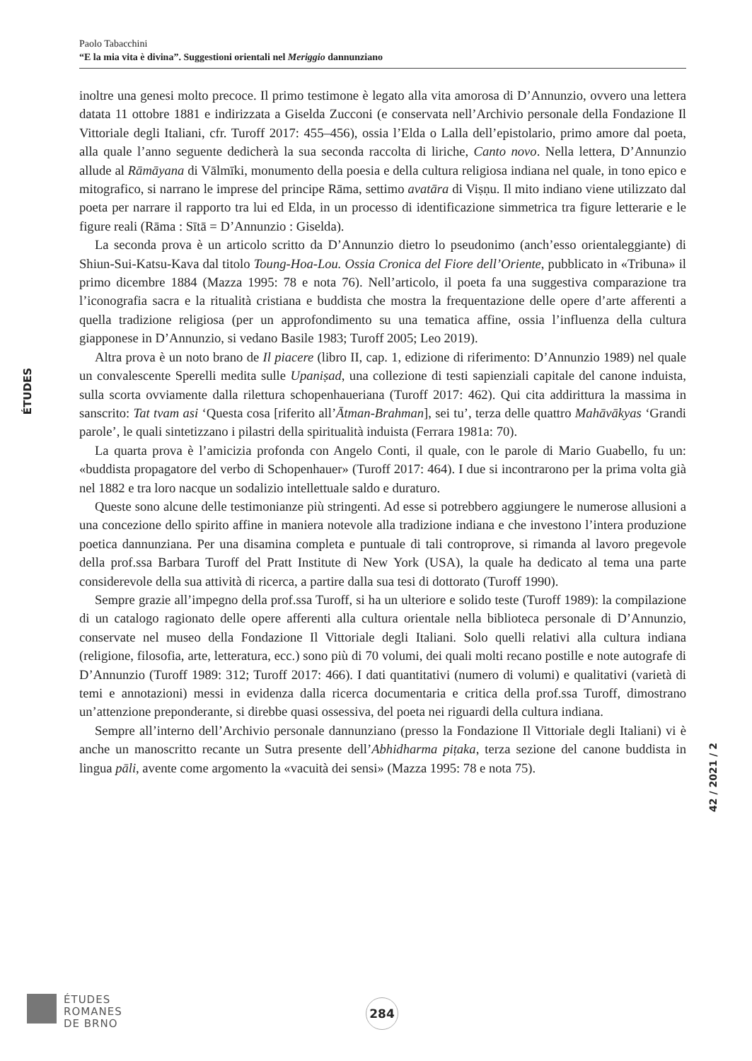Paolo Tabacchini
“E la mia vita è divina”. Suggestioni orientali nel Meriggio dannunziano
ÉTUDES
inoltre una genesi molto precoce. Il primo testimone è legato alla vita amorosa di D’Annunzio, ovvero una lettera datata 11 ottobre 1881 e indirizzata a Giselda Zucconi (e conservata nell’Archivio personale della Fondazione Il Vittoriale degli Italiani, cfr. Turoff 2017: 455–456), ossia l’Elda o Lalla dell’epistolario, primo amore dal poeta, alla quale l’anno seguente dedicherà la sua seconda raccolta di liriche, Canto novo. Nella lettera, D’Annunzio allude al Rāmāyana di Vālmīki, monumento della poesia e della cultura religiosa indiana nel quale, in tono epico e mitografico, si narrano le imprese del principe Rāma, settimo avatāra di Viṣṇu. Il mito indiano viene utilizzato dal poeta per narrare il rapporto tra lui ed Elda, in un processo di identificazione simmetrica tra figure letterarie e le figure reali (Rāma : Sītā = D’Annunzio : Giselda).
La seconda prova è un articolo scritto da D’Annunzio dietro lo pseudonimo (anch’esso orientaleggiante) di Shiun-Sui-Katsu-Kava dal titolo Toung-Hoa-Lou. Ossia Cronica del Fiore dell’Oriente, pubblicato in «Tribuna» il primo dicembre 1884 (Mazza 1995: 78 e nota 76). Nell’articolo, il poeta fa una suggestiva comparazione tra l’iconografia sacra e la ritualità cristiana e buddista che mostra la frequentazione delle opere d’arte afferenti a quella tradizione religiosa (per un approfondimento su una tematica affine, ossia l’influenza della cultura giapponese in D’Annunzio, si vedano Basile 1983; Turoff 2005; Leo 2019).
Altra prova è un noto brano de Il piacere (libro II, cap. 1, edizione di riferimento: D’Annunzio 1989) nel quale un convalescente Sperelli medita sulle Upaniṣad, una collezione di testi sapienziali capitale del canone induista, sulla scorta ovviamente dalla rilettura schopenhaueriana (Turoff 2017: 462). Qui cita addirittura la massima in sanscrito: Tat tvam asi ‘Questa cosa [riferito all’Ātman-Brahman], sei tu’, terza delle quattro Mahāvākyas ‘Grandi parole’, le quali sintetizzano i pilastri della spiritualità induista (Ferrara 1981a: 70).
La quarta prova è l’amicizia profonda con Angelo Conti, il quale, con le parole di Mario Guabello, fu un: «buddista propagatore del verbo di Schopenhauer» (Turoff 2017: 464). I due si incontrarono per la prima volta già nel 1882 e tra loro nacque un sodalizio intellettuale saldo e duraturo.
Queste sono alcune delle testimonianze più stringenti. Ad esse si potrebbero aggiungere le numerose allusioni a una concezione dello spirito affine in maniera notevole alla tradizione indiana e che investono l’intera produzione poetica dannunziana. Per una disamina completa e puntuale di tali controprove, si rimanda al lavoro pregevole della prof.ssa Barbara Turoff del Pratt Institute di New York (USA), la quale ha dedicato al tema una parte considerevole della sua attività di ricerca, a partire dalla sua tesi di dottorato (Turoff 1990).
Sempre grazie all’impegno della prof.ssa Turoff, si ha un ulteriore e solido teste (Turoff 1989): la compilazione di un catalogo ragionato delle opere afferenti alla cultura orientale nella biblioteca personale di D’Annunzio, conservate nel museo della Fondazione Il Vittoriale degli Italiani. Solo quelli relativi alla cultura indiana (religione, filosofia, arte, letteratura, ecc.) sono più di 70 volumi, dei quali molti recano postille e note autografe di D’Annunzio (Turoff 1989: 312; Turoff 2017: 466). I dati quantitativi (numero di volumi) e qualitativi (varietà di temi e annotazioni) messi in evidenza dalla ricerca documentaria e critica della prof.ssa Turoff, dimostrano un’attenzione preponderante, si direbbe quasi ossessiva, del poeta nei riguardi della cultura indiana.
Sempre all’interno dell’Archivio personale dannunziano (presso la Fondazione Il Vittoriale degli Italiani) vi è anche un manoscritto recante un Sutra presente dell’Abhidharma piṭaka, terza sezione del canone buddista in lingua pāli, avente come argomento la «vacuità dei sensi» (Mazza 1995: 78 e nota 75).
42 / 2021 / 2
ÉTUDES
ROMANES
DE BRNO
284